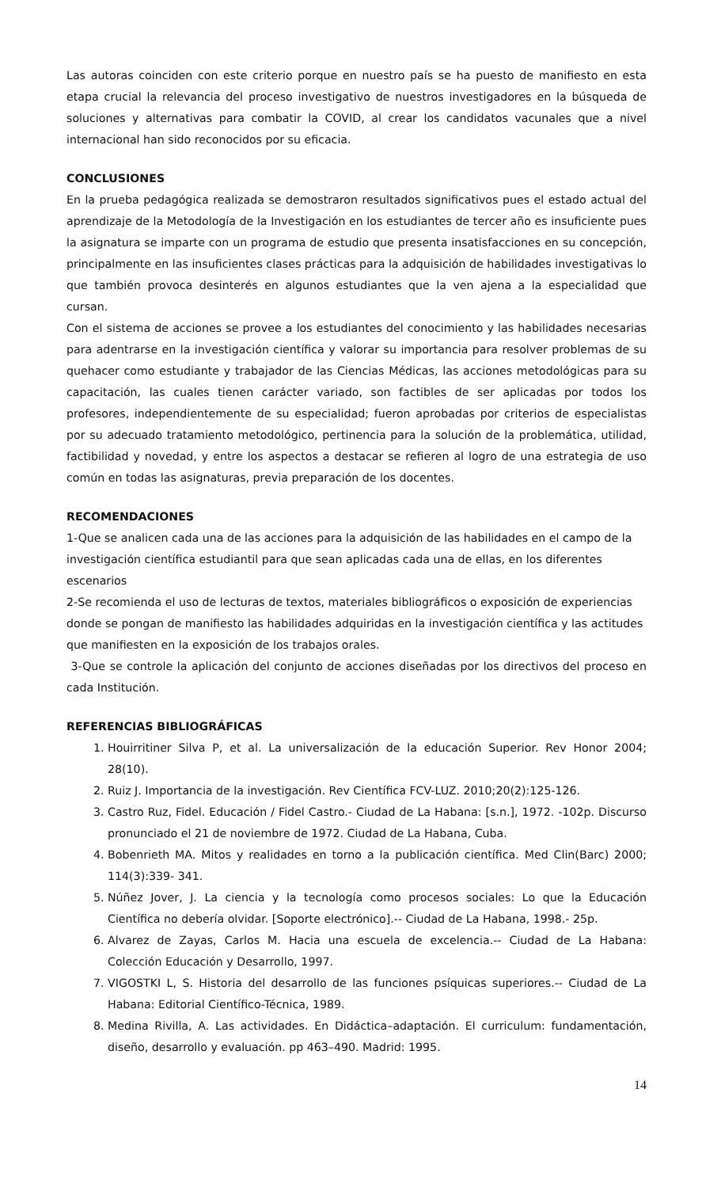Las autoras coinciden con este criterio porque en nuestro país se ha puesto de manifiesto en esta etapa crucial la relevancia del proceso investigativo de nuestros investigadores en la búsqueda de soluciones y alternativas para combatir la COVID, al crear los candidatos vacunales que a nivel internacional han sido reconocidos por su eficacia.
CONCLUSIONES
En la prueba pedagógica realizada se demostraron resultados significativos pues el estado actual del aprendizaje de la Metodología de la Investigación en los estudiantes de tercer año es insuficiente pues la asignatura se imparte con un programa de estudio que presenta insatisfacciones en su concepción, principalmente en las insuficientes clases prácticas para la adquisición de habilidades investigativas lo que también provoca desinterés en algunos estudiantes que la ven ajena a la especialidad que cursan.
Con el sistema de acciones se provee a los estudiantes del conocimiento y las habilidades necesarias para adentrarse en la investigación científica y valorar su importancia para resolver problemas de su quehacer como estudiante y trabajador de las Ciencias Médicas, las acciones metodológicas para su capacitación, las cuales tienen carácter variado, son factibles de ser aplicadas por todos los profesores, independientemente de su especialidad; fueron aprobadas por criterios de especialistas por su adecuado tratamiento metodológico, pertinencia para la solución de la problemática, utilidad, factibilidad y novedad, y entre los aspectos a destacar se refieren al logro de una estrategia de uso común en todas las asignaturas, previa preparación de los docentes.
RECOMENDACIONES
1-Que se analicen cada una de las acciones para la adquisición de las habilidades en el campo de la investigación científica estudiantil para que sean aplicadas cada una de ellas, en los diferentes escenarios
2-Se recomienda el uso de lecturas de textos, materiales bibliográficos o exposición de experiencias donde se pongan de manifiesto las habilidades adquiridas en la investigación científica y las actitudes que manifiesten en la exposición de los trabajos orales.
3-Que se controle la aplicación del conjunto de acciones diseñadas por los directivos del proceso en cada Institución.
REFERENCIAS BIBLIOGRÁFICAS
1. Houirritiner Silva P, et al. La universalización de la educación Superior. Rev Honor 2004; 28(10).
2. Ruiz J. Importancia de la investigación. Rev Científica FCV-LUZ. 2010;20(2):125-126.
3. Castro Ruz, Fidel. Educación / Fidel Castro.- Ciudad de La Habana: [s.n.], 1972. -102p. Discurso pronunciado el 21 de noviembre de 1972. Ciudad de La Habana, Cuba.
4. Bobenrieth MA. Mitos y realidades en torno a la publicación científica. Med Clin(Barc) 2000; 114(3):339- 341.
5. Núñez Jover, J. La ciencia y la tecnología como procesos sociales: Lo que la Educación Científica no debería olvidar. [Soporte electrónico].-- Ciudad de La Habana, 1998.- 25p.
6. Alvarez de Zayas, Carlos M. Hacia una escuela de excelencia.-- Ciudad de La Habana: Colección Educación y Desarrollo, 1997.
7. VIGOSTKI L, S. Historia del desarrollo de las funciones psíquicas superiores.-- Ciudad de La Habana: Editorial Científico-Técnica, 1989.
8. Medina Rivilla, A. Las actividades. En Didáctica–adaptación. El curriculum: fundamentación, diseño, desarrollo y evaluación. pp 463–490. Madrid: 1995.
14